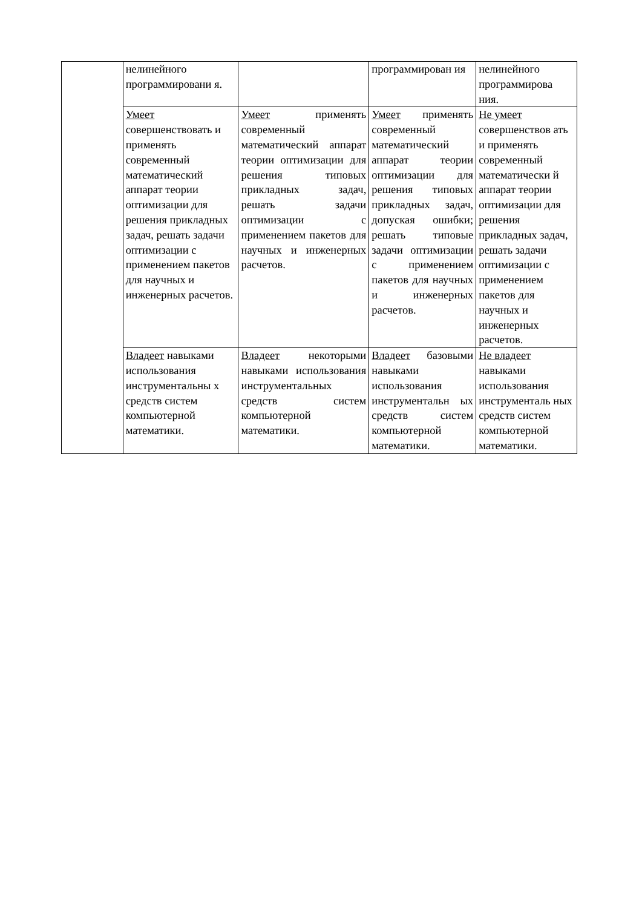| | нелинейного программировани я. | | программирован ия | нелинейного программирова ния. |
| | Умеет совершенствовать и применять современный математический аппарат теории оптимизации для решения прикладных задач, решать задачи оптимизации с применением пакетов для научных и инженерных расчетов. | Умеет применять современный математический аппарат теории оптимизации для решения типовых прикладных задач, решать задачи оптимизации с применением пакетов для научных и инженерных расчетов. | Умеет применять современный математический аппарат теории оптимизации для решения типовых прикладных задач, допуская ошибки; решать типовые задачи оптимизации с применением пакетов для научных и инженерных расчетов. | Не умеет совершенствов ать и применять современный математически й аппарат теории оптимизации для решения прикладных задач, решать задачи оптимизации с применением пакетов для научных и инженерных расчетов. |
| | Владеет навыками использования инструментальны х средств систем компьютерной математики. | Владеет некоторыми навыками использования инструментальных средств систем компьютерной математики. | Владеет базовыми навыками использования инструментальн ых средств систем компьютерной математики. | Не владеет навыками использования инструменталь ных средств систем компьютерной математики. |